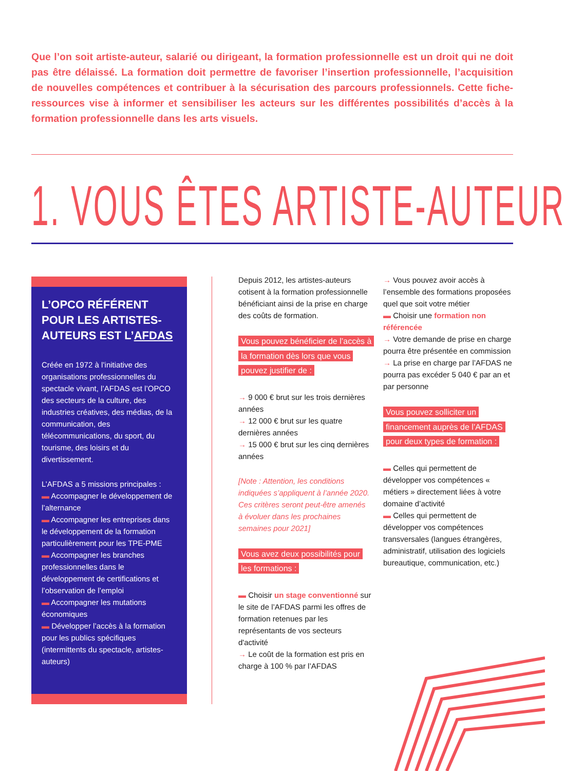Que l’on soit artiste-auteur, salarié ou dirigeant, la formation professionnelle est un droit qui ne doit pas être délaissé. La formation doit permettre de favoriser l’insertion professionnelle, l’acquisition de nouvelles compétences et contribuer à la sécurisation des parcours professionnels. Cette fiche-ressources vise à informer et sensibiliser les acteurs sur les différentes possibilités d’accès à la formation professionnelle dans les arts visuels.
1. VOUS ÊTES ARTISTE-AUTEUR
L’OPCO RÉFÉRENT POUR LES ARTISTES-AUTEURS EST L’AFDAS
Créée en 1972 à l’initiative des organisations professionnelles du spectacle vivant, l’AFDAS est l’OPCO des secteurs de la culture, des industries créatives, des médias, de la communication, des télécommunications, du sport, du tourisme, des loisirs et du divertissement.
L’AFDAS a 5 missions principales :
▬ Accompagner le développement de l’alternance
▬ Accompagner les entreprises dans le développement de la formation particulièrement pour les TPE-PME
▬ Accompagner les branches professionnelles dans le développement de certifications et l’observation de l’emploi
▬ Accompagner les mutations économiques
▬ Développer l’accès à la formation pour les publics spécifiques (intermittents du spectacle, artistes-auteurs)
Depuis 2012, les artistes-auteurs cotisent à la formation professionnelle bénéficiant ainsi de la prise en charge des coûts de formation.
Vous pouvez bénéficier de l’accès à la formation dès lors que vous pouvez justifier de :
→ 9 000 € brut sur les trois dernières années
→ 12 000 € brut sur les quatre dernières années
→ 15 000 € brut sur les cinq dernières années
[Note : Attention, les conditions indiquées s’appliquent à l’année 2020. Ces critères seront peut-être amenés à évoluer dans les prochaines semaines pour 2021]
Vous avez deux possibilités pour les formations :
▬ Choisir un stage conventionné sur le site de l’AFDAS parmi les offres de formation retenues par les représentants de vos secteurs d'activité
→ Le coût de la formation est pris en charge à 100 % par l’AFDAS
→ Vous pouvez avoir accès à l’ensemble des formations proposées quel que soit votre métier
▬ Choisir une formation non référencée
→ Votre demande de prise en charge pourra être présentée en commission
→ La prise en charge par l’AFDAS ne pourra pas excéder 5 040 € par an et par personne
Vous pouvez solliciter un financement auprès de l’AFDAS pour deux types de formation :
▬ Celles qui permettent de développer vos compétences « métiers » directement liées à votre domaine d’activité
▬ Celles qui permettent de développer vos compétences transversales (langues étrangères, administratif, utilisation des logiciels bureautique, communication, etc.)